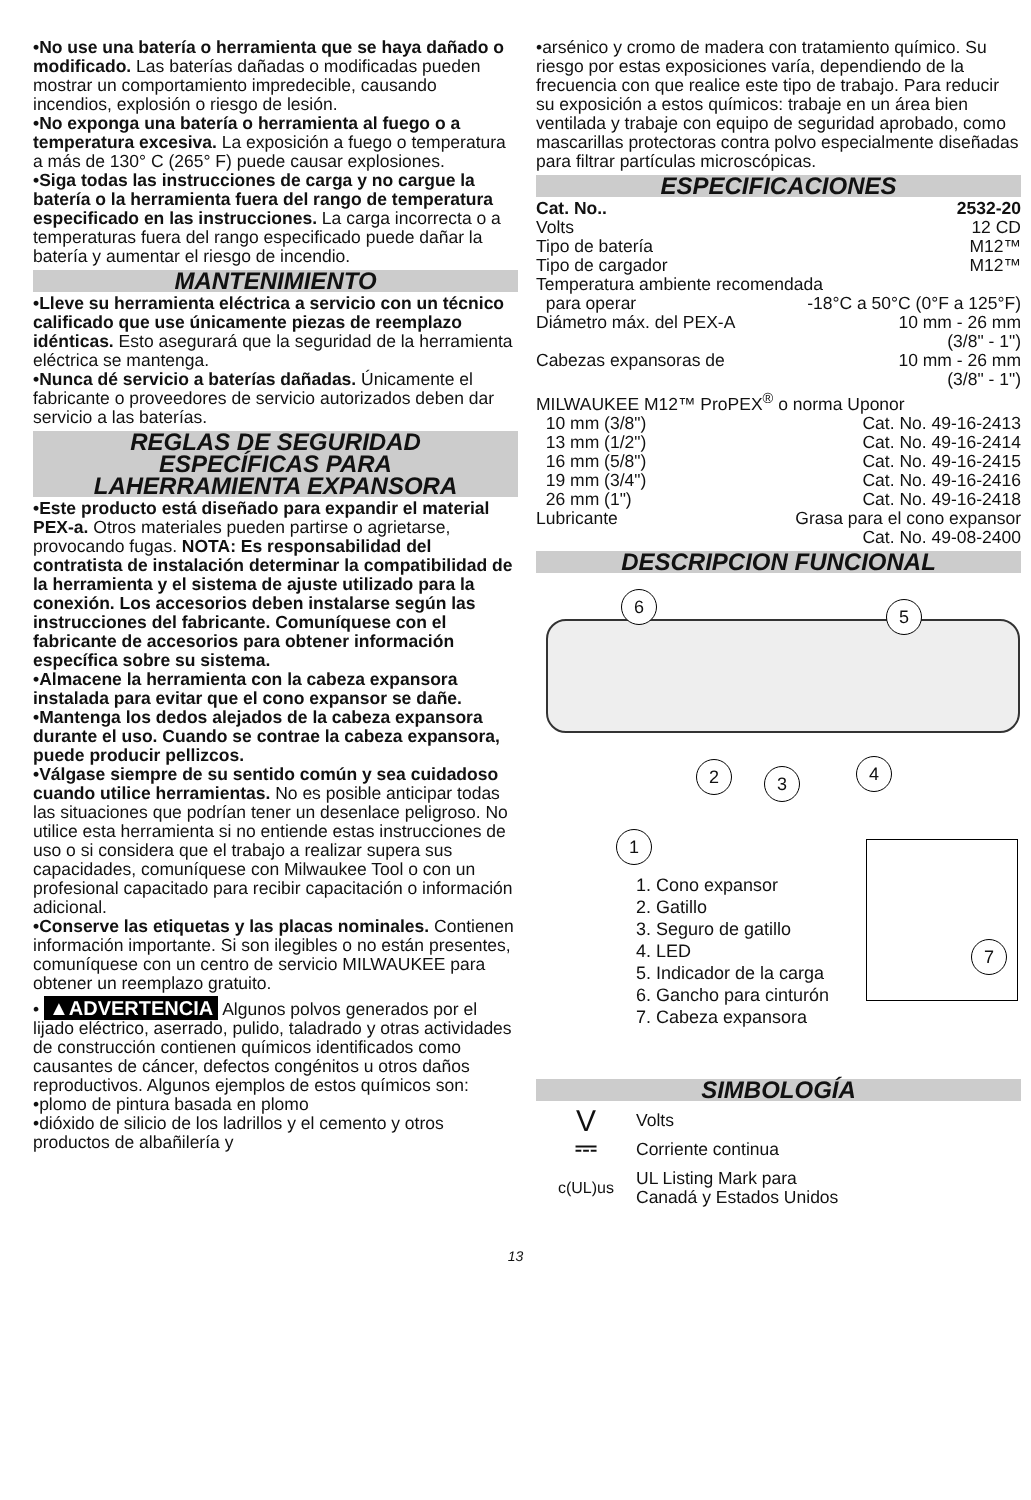•No use una batería o herramienta que se haya dañado o modificado. Las baterías dañadas o modificadas pueden mostrar un comportamiento impredecible, causando incendios, explosión o riesgo de lesión.
•No exponga una batería o herramienta al fuego o a temperatura excesiva. La exposición a fuego o temperatura a más de 130° C (265° F) puede causar explosiones.
•Siga todas las instrucciones de carga y no cargue la batería o la herramienta fuera del rango de temperatura especificado en las instrucciones. La carga incorrecta o a temperaturas fuera del rango especificado puede dañar la batería y aumentar el riesgo de incendio.
MANTENIMIENTO
•Lleve su herramienta eléctrica a servicio con un técnico calificado que use únicamente piezas de reemplazo idénticas. Esto asegurará que la seguridad de la herramienta eléctrica se mantenga.
•Nunca dé servicio a baterías dañadas. Únicamente el fabricante o proveedores de servicio autorizados deben dar servicio a las baterías.
REGLAS DE SEGURIDAD
ESPECÍFICAS PARA
LAHERRAMIENTA EXPANSORA
•Este producto está diseñado para expandir el material PEX-a. Otros materiales pueden partirse o agrietarse, provocando fugas. NOTA: Es responsabilidad del contratista de instalación determinar la compatibilidad de la herramienta y el sistema de ajuste utilizado para la conexión. Los accesorios deben instalarse según las instrucciones del fabricante. Comuníquese con el fabricante de accesorios para obtener información específica sobre su sistema.
•Almacene la herramienta con la cabeza expansora instalada para evitar que el cono expansor se dañe.
•Mantenga los dedos alejados de la cabeza expansora durante el uso. Cuando se contrae la cabeza expansora, puede producir pellizcos.
•Válgase siempre de su sentido común y sea cuidadoso cuando utilice herramientas. No es posible anticipar todas las situaciones que podrían tener un desenlace peligroso. No utilice esta herramienta si no entiende estas instrucciones de uso o si considera que el trabajo a realizar supera sus capacidades, comuníquese con Milwaukee Tool o con un profesional capacitado para recibir capacitación o información adicional.
•Conserve las etiquetas y las placas nominales. Contienen información importante. Si son ilegibles o no están presentes, comuníquese con un centro de servicio MILWAUKEE para obtener un reemplazo gratuito.
• ▲ADVERTENCIA Algunos polvos generados por el lijado eléctrico, aserrado, pulido, taladrado y otras actividades de construcción contienen químicos identificados como causantes de cáncer, defectos congénitos u otros daños reproductivos. Algunos ejemplos de estos químicos son:
•plomo de pintura basada en plomo
•dióxido de silicio de los ladrillos y el cemento y otros productos de albañilería y
•arsénico y cromo de madera con tratamiento químico. Su riesgo por estas exposiciones varía, dependiendo de la frecuencia con que realice este tipo de trabajo. Para reducir su exposición a estos químicos: trabaje en un área bien ventilada y trabaje con equipo de seguridad aprobado, como mascarillas protectoras contra polvo especialmente diseñadas para filtrar partículas microscópicas.
ESPECIFICACIONES
Cat. No.. 2532-20
Volts 12 CD
Tipo de batería M12™
Tipo de cargador M12™
Temperatura ambiente recomendada
para operar -18°C a 50°C (0°F a 125°F)
Diámetro máx. del PEX-A 10 mm - 26 mm
(3/8" - 1")
Cabezas expansoras de 10 mm - 26 mm
(3/8" - 1")
MILWAUKEE M12™ ProPEX<sup>®</sup> o norma Uponor
10 mm (3/8") Cat. No. 49-16-2413
13 mm (1/2") Cat. No. 49-16-2414
16 mm (5/8") Cat. No. 49-16-2415
19 mm (3/4") Cat. No. 49-16-2416
26 mm (1") Cat. No. 49-16-2418
Lubricante Grasa para el cono expansor
Cat. No. 49-08-2400
DESCRIPCION FUNCIONAL
6 5
2 3 4
1
7
1. Cono expansor
2. Gatillo
3. Seguro de gatillo
4. LED
5. Indicador de la carga
6. Gancho para cinturón
7. Cabeza expansora
SIMBOLOGÍA
V Volts
⎓ Corriente continua
c(UL)us UL Listing Mark para
Canadá y Estados Unidos
13